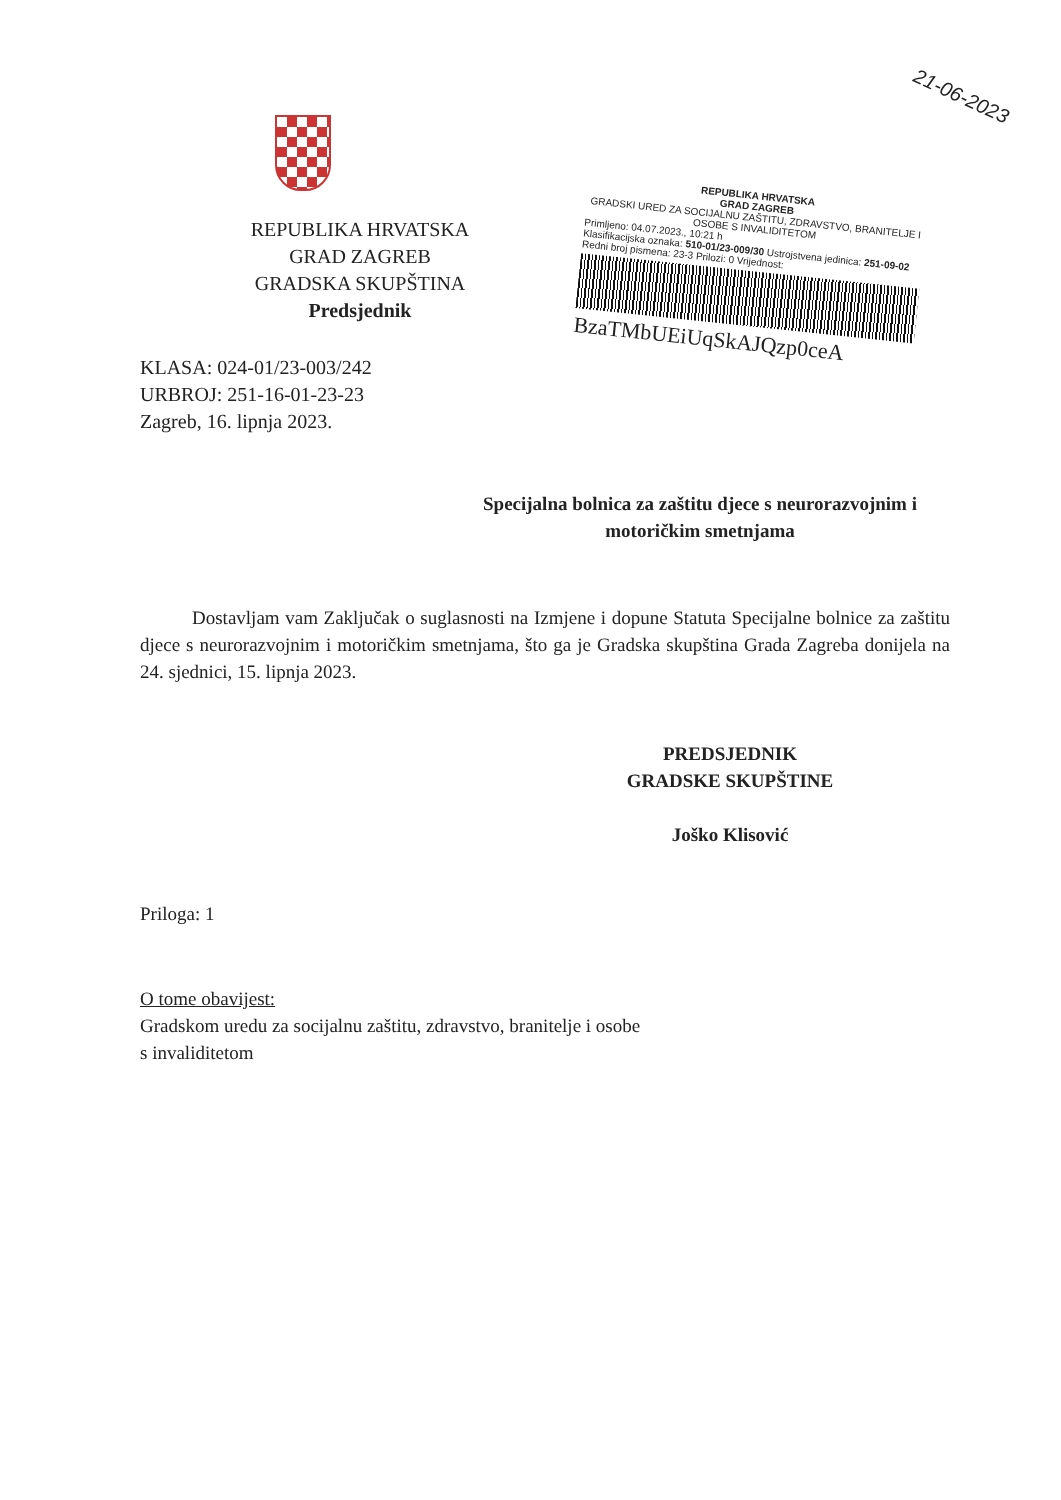21-06-2023
REPUBLIKA HRVATSKA
GRAD ZAGREB
GRADSKA SKUPŠTINA
Predsjednik
KLASA: 024-01/23-003/242
URBROJ: 251-16-01-23-23
Zagreb, 16. lipnja 2023.
REPUBLIKA HRVATSKA
GRAD ZAGREB
GRADSKI URED ZA SOCIJALNU ZAŠTITU, ZDRAVSTVO, BRANITELJE I OSOBE S INVALIDITETOM
Primljeno: 04.07.2023., 10:21 h
Klasifikacijska oznaka: 510-01/23-009/30 Ustrojstvena jedinica: 251-09-02
Redni broj pismena: 23-3 Prilozi: 0 Vrijednost:
BzaTMbUEiUqSkAJQzp0ceA
Specijalna bolnica za zaštitu djece s neurorazvojnim i motoričkim smetnjama
Dostavljam vam Zaključak o suglasnosti na Izmjene i dopune Statuta Specijalne bolnice za zaštitu djece s neurorazvojnim i motoričkim smetnjama, što ga je Gradska skupština Grada Zagreba donijela na 24. sjednici, 15. lipnja 2023.
PREDSJEDNIK
GRADSKE SKUPŠTINE
Joško Klisović
Priloga: 1
O tome obavijest:
Gradskom uredu za socijalnu zaštitu, zdravstvo, branitelje i osobe
s invaliditetom